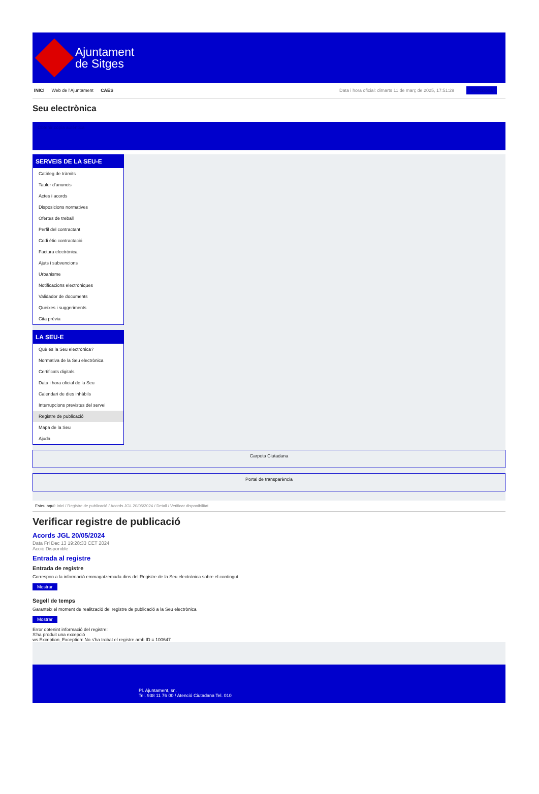Ajuntament
de Sitges
INICI Web de l'Ajuntament CAES
Data i hora oficial: dimarts 11 de març de 2025, 17:51:29 Selecciona
Seu electrònica
Obtenir còpia autèntica
SERVEIS DE LA SEU-E
Catàleg de tràmits
Tauler d'anuncis
Actes i acords
Disposicions normatives
Ofertes de treball
Perfil del contractant
Codi ètic contractació
Factura electrònica
Ajuts i subvencions
Urbanisme
Notificacions electròniques
Validador de documents
Queixes i suggeriments
Cita prèvia
LA SEU-E
Què és la Seu electrònica?
Normativa de la Seu electrònica
Certificats digitals
Data i hora oficial de la Seu
Calendari de dies inhàbils
Interrupcions previstes del servei
Registre de publicació
Mapa de la Seu
Ajuda
Carpeta Ciutadana
Portal de transparència
Esteu aquí: Inici / Registre de publicació / Acords JGL 20/05/2024 / Detall / Verificar disponibilitat
Verificar registre de publicació
Acords JGL 20/05/2024
Data Fri Dec 13 19:28:33 CET 2024
Acció Disponible
Entrada al registre
Entrada de registre
Correspon a la informació emmagatzemada dins del Registre de la Seu electrònica sobre el contingut
Mostrar
Segell de temps
Garanteix el moment de realització del registre de publicació a la Seu electrònica
Mostrar
Error obtenint informació del registre:
S'ha produit una excepció
ws.Exception_Exception: No s'ha trobat el registre amb ID = 100647
Pl. Ajuntament, sn.
Tel. 938 11 76 00 / Atenció Ciutadana Tel. 010